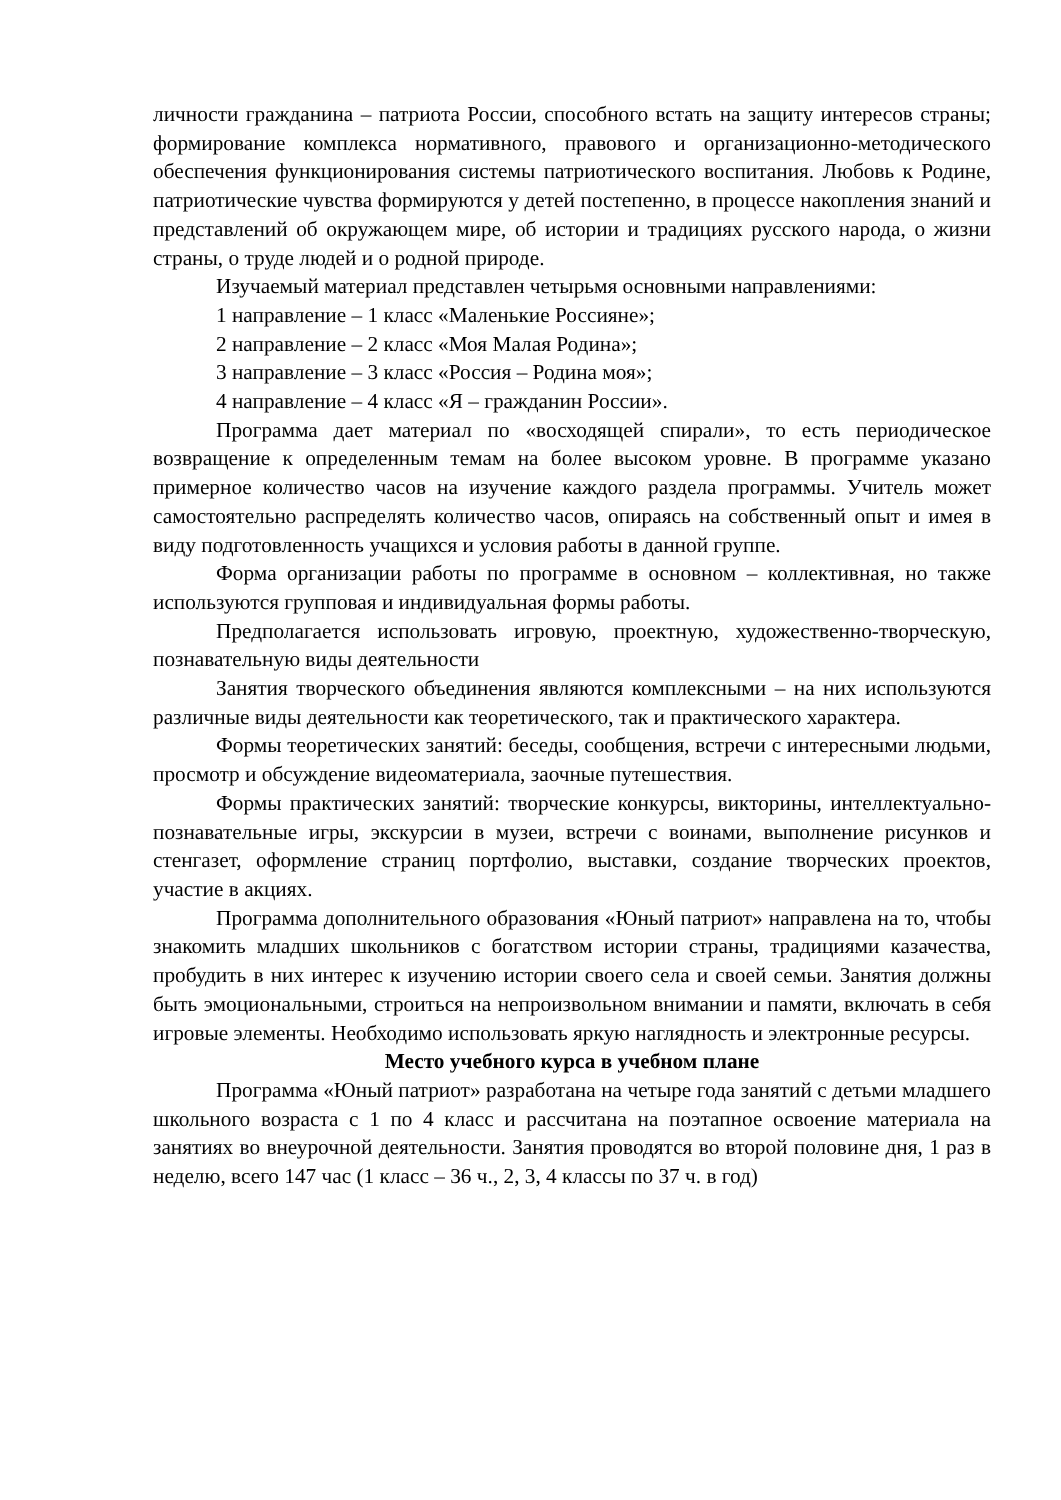личности гражданина – патриота России, способного встать на защиту интересов страны; формирование комплекса нормативного, правового и организационно-методического обеспечения функционирования системы патриотического воспитания. Любовь к Родине, патриотические чувства формируются у детей постепенно, в процессе накопления знаний и представлений об окружающем мире, об истории и традициях русского народа, о жизни страны, о труде людей и о родной природе.
Изучаемый материал представлен четырьмя основными направлениями:
1 направление – 1 класс «Маленькие Россияне»;
2 направление – 2 класс «Моя Малая Родина»;
3 направление – 3 класс «Россия – Родина моя»;
4 направление – 4 класс «Я – гражданин России».
Программа дает материал по «восходящей спирали», то есть периодическое возвращение к определенным темам на более высоком уровне. В программе указано примерное количество часов на изучение каждого раздела программы. Учитель может самостоятельно распределять количество часов, опираясь на собственный опыт и имея в виду подготовленность учащихся и условия работы в данной группе.
Форма организации работы по программе в основном – коллективная, но также используются групповая и индивидуальная формы работы.
Предполагается использовать игровую, проектную, художественно-творческую, познавательную виды деятельности
Занятия творческого объединения являются комплексными – на них используются различные виды деятельности как теоретического, так и практического характера.
Формы теоретических занятий: беседы, сообщения, встречи с интересными людьми, просмотр и обсуждение видеоматериала, заочные путешествия.
Формы практических занятий: творческие конкурсы, викторины, интеллектуально-познавательные игры, экскурсии в музеи, встречи с воинами, выполнение рисунков и стенгазет, оформление страниц портфолио, выставки, создание творческих проектов, участие в акциях.
Программа дополнительного образования «Юный патриот» направлена на то, чтобы знакомить младших школьников с богатством истории страны, традициями казачества, пробудить в них интерес к изучению истории своего села и своей семьи. Занятия должны быть эмоциональными, строиться на непроизвольном внимании и памяти, включать в себя игровые элементы. Необходимо использовать яркую наглядность и электронные ресурсы.
Место учебного курса в учебном плане
Программа «Юный патриот» разработана на четыре года занятий с детьми младшего школьного возраста с 1 по 4 класс и рассчитана на поэтапное освоение материала на занятиях во внеурочной деятельности. Занятия проводятся во второй половине дня, 1 раз в неделю, всего 147 час (1 класс – 36 ч., 2, 3, 4 классы по 37 ч. в год)